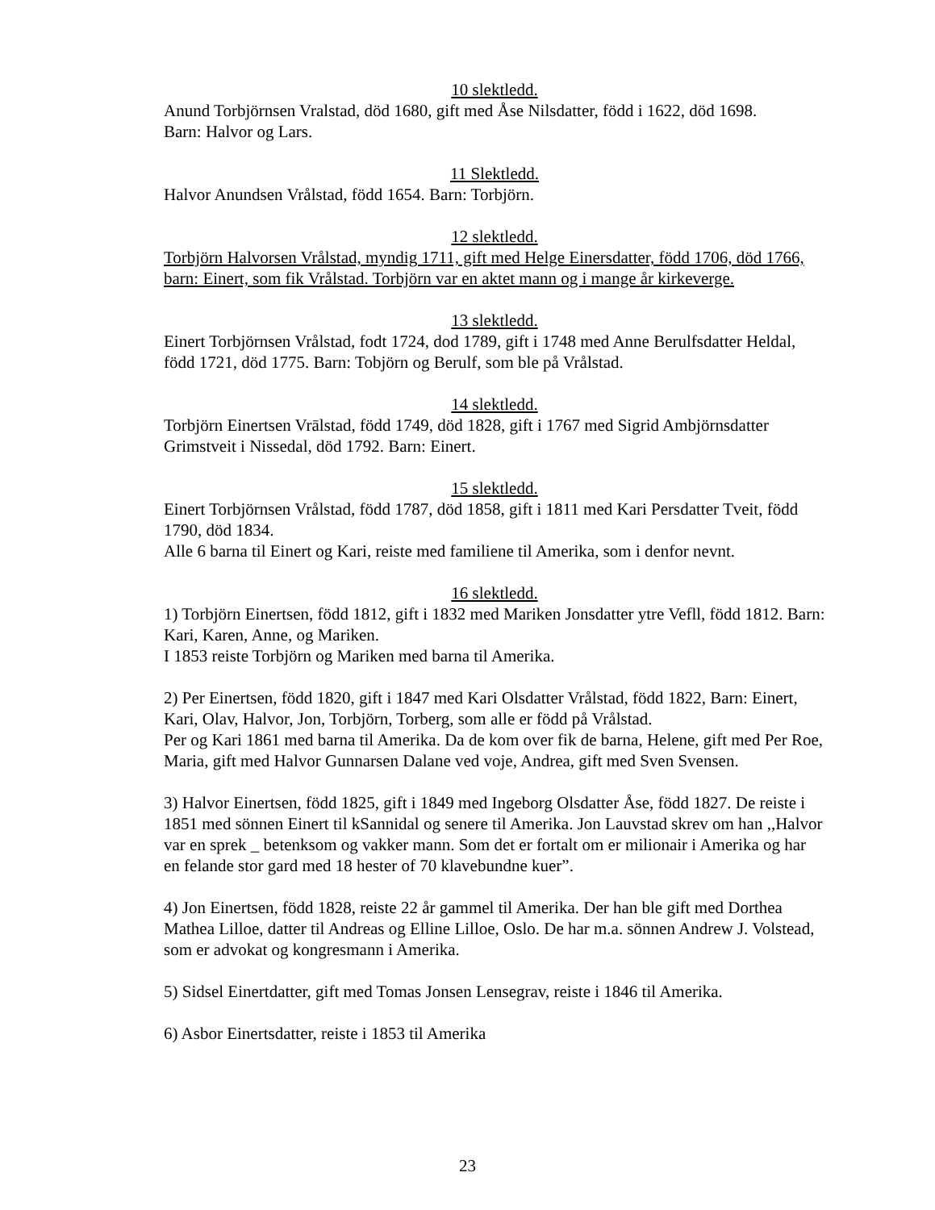10 slektledd.
Anund Torbjörnsen Vralstad, död 1680, gift med Åse Nilsdatter, född i 1622, död 1698.
Barn: Halvor og Lars.
11 Slektledd.
Halvor Anundsen Vrålstad, född 1654. Barn: Torbjörn.
12 slektledd.
Torbjörn Halvorsen Vrålstad, myndig 1711, gift med Helge Einersdatter, född 1706, död 1766, barn: Einert, som fik Vrålstad. Torbjörn var en aktet mann og i mange år kirkeverge.
13 slektledd.
Einert Torbjörnsen Vrålstad, fodt 1724, dod 1789, gift i 1748 med Anne Berulfsdatter Heldal, född 1721, död 1775. Barn: Tobjörn og Berulf, som ble på Vrålstad.
14 slektledd.
Torbjörn Einertsen Vrālstad, född 1749, död 1828, gift i 1767 med Sigrid Ambjörnsdatter Grimstveit i Nissedal, död 1792. Barn: Einert.
15 slektledd.
Einert Torbjörnsen Vrålstad, född 1787, död 1858, gift i 1811 med Kari Persdatter Tveit, född 1790, död 1834.
Alle 6 barna til Einert og Kari, reiste med familiene til Amerika, som i denfor nevnt.
16 slektledd.
1) Torbjörn Einertsen, född 1812, gift i 1832 med Mariken Jonsdatter ytre Vefll, född 1812. Barn: Kari, Karen, Anne, og Mariken.
I 1853 reiste Torbjörn og Mariken med barna til Amerika.
2) Per Einertsen, född 1820, gift i 1847 med Kari Olsdatter Vrålstad, född 1822, Barn: Einert, Kari, Olav, Halvor, Jon, Torbjörn, Torberg, som alle er född på Vrålstad.
Per og Kari 1861 med barna til Amerika. Da de kom over fik de barna, Helene, gift med Per Roe, Maria, gift med Halvor Gunnarsen Dalane ved voje, Andrea, gift med Sven Svensen.
3) Halvor Einertsen, född 1825, gift i 1849 med Ingeborg Olsdatter Åse, född 1827. De reiste i 1851 med sönnen Einert til kSannidal og senere til Amerika. Jon Lauvstad skrev om han ,,Halvor var en sprek _ betenksom og vakker mann. Som det er fortalt om er milionair i Amerika og har en felande stor gard med 18 hester of 70 klavebundne kuer”.
4) Jon Einertsen, född 1828, reiste 22 år gammel til Amerika. Der han ble gift med Dorthea Mathea Lilloe, datter til Andreas og Elline Lilloe, Oslo. De har m.a. sönnen Andrew J. Volstead, som er advokat og kongresmann i Amerika.
5) Sidsel Einertdatter, gift med Tomas Jonsen Lensegrav, reiste i 1846 til Amerika.
6) Asbor Einertsdatter, reiste i 1853 til Amerika
23